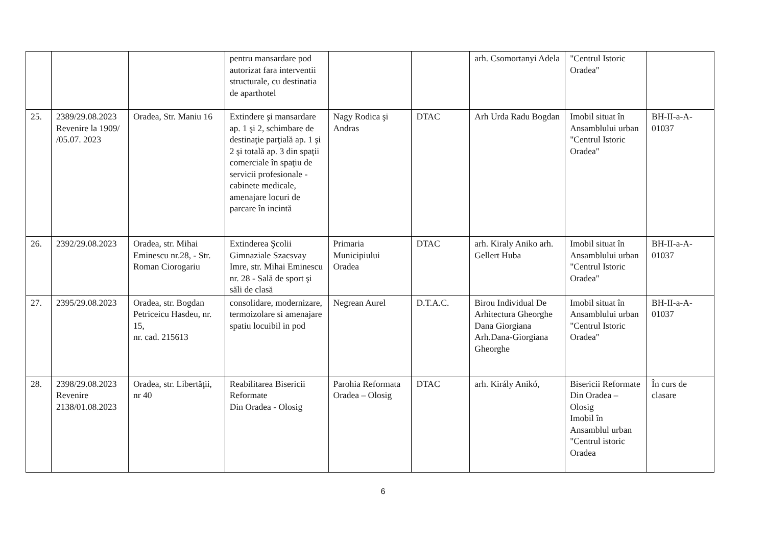| | | | pentru mansardare pod autorizat fara interventii structurale, cu destinatia de aparthotel | | | arh. Csomortanyi Adela | "Centrul Istoric Oradea" | |
| 25. | 2389/29.08.2023 Revenire la 1909/ /05.07. 2023 | Oradea, Str. Maniu 16 | Extindere şi mansardare ap. 1 şi 2, schimbare de destinaţie parţială ap. 1 şi 2 şi totală ap. 3 din spaţii comerciale în spaţiu de servicii profesionale - cabinete medicale, amenajare locuri de parcare în incintă | Nagy Rodica şi Andras | DTAC | Arh Urda Radu Bogdan | Imobil situat în Ansamblului urban "Centrul Istoric Oradea" | BH-II-a-A-01037 |
| 26. | 2392/29.08.2023 | Oradea, str. Mihai Eminescu nr.28, - Str. Roman Ciorogariu | Extinderea Şcolii Gimnaziale Szacsvay Imre, str. Mihai Eminescu nr. 28 - Sală de sport şi săli de clasă | Primaria Municipiului Oradea | DTAC | arh. Kiraly Aniko arh. Gellert Huba | Imobil situat în Ansamblului urban "Centrul Istoric Oradea" | BH-II-a-A-01037 |
| 27. | 2395/29.08.2023 | Oradea, str. Bogdan Petriceicu Hasdeu, nr. 15, nr. cad. 215613 | consolidare, modernizare, termoizolare si amenajare spatiu locuibil in pod | Negrean Aurel | D.T.A.C. | Birou Individual De Arhitectura Gheorghe Dana Giorgiana Arh.Dana-Giorgiana Gheorghe | Imobil situat în Ansamblului urban "Centrul Istoric Oradea" | BH-II-a-A-01037 |
| 28. | 2398/29.08.2023 Revenire 2138/01.08.2023 | Oradea, str. Libertăţii, nr 40 | Reabilitarea Bisericii Reformate Din Oradea - Olosig | Parohia Reformata Oradea – Olosig | DTAC | arh. Király Anikó, | Bisericii Reformate Din Oradea – Olosig Imobil în Ansamblul urban "Centrul istoric Oradea | În curs de clasare |
6